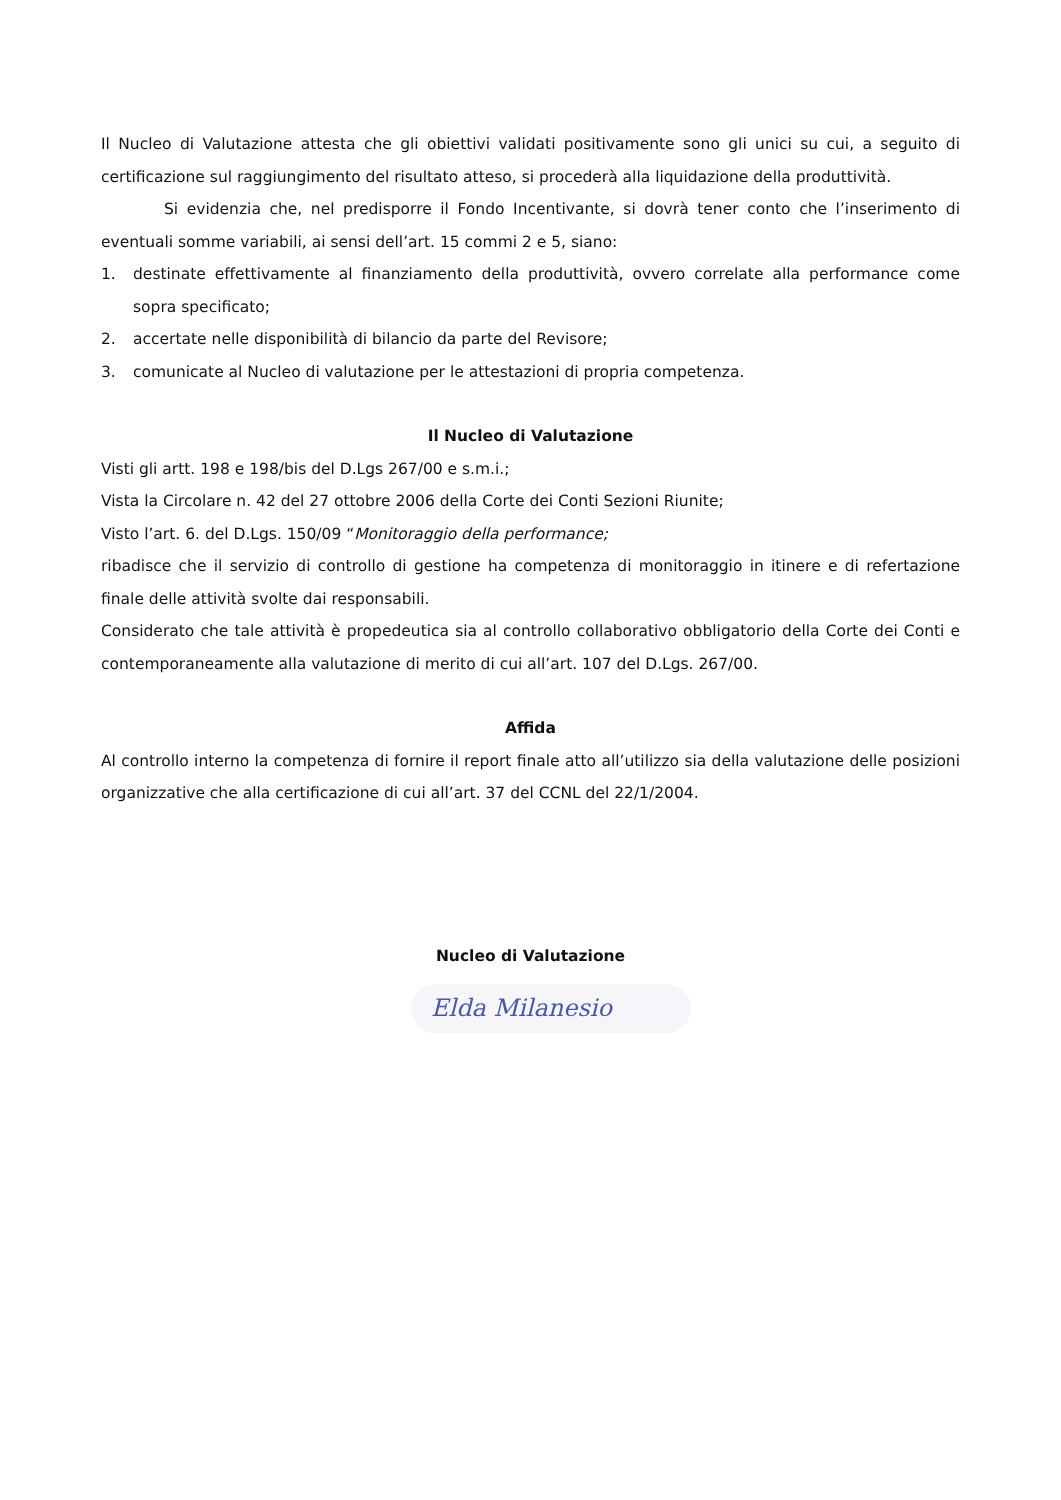Il Nucleo di Valutazione attesta che gli obiettivi validati positivamente sono gli unici su cui, a seguito di certificazione sul raggiungimento del risultato atteso, si procederà alla liquidazione della produttività.
Si evidenzia che, nel predisporre il Fondo Incentivante, si dovrà tener conto che l’inserimento di eventuali somme variabili, ai sensi dell’art. 15 commi 2 e 5, siano:
1. destinate effettivamente al finanziamento della produttività, ovvero correlate alla performance come sopra specificato;
2. accertate nelle disponibilità di bilancio da parte del Revisore;
3. comunicate al Nucleo di valutazione per le attestazioni di propria competenza.
Il Nucleo di Valutazione
Visti gli artt. 198 e 198/bis del D.Lgs 267/00 e s.m.i.;
Vista la Circolare n. 42 del 27 ottobre 2006 della Corte dei Conti Sezioni Riunite;
Visto l’art. 6. del D.Lgs. 150/09 “Monitoraggio della performance;
ribadisce che il servizio di controllo di gestione ha competenza di monitoraggio in itinere e di refertazione finale delle attività svolte dai responsabili.
Considerato che tale attività è propedeutica sia al controllo collaborativo obbligatorio della Corte dei Conti e contemporaneamente alla valutazione di merito di cui all’art. 107 del D.Lgs. 267/00.
Affida
Al controllo interno la competenza di fornire il report finale atto all’utilizzo sia della valutazione delle posizioni organizzative che alla certificazione di cui all’art. 37 del CCNL del 22/1/2004.
Nucleo di Valutazione
Elda Milanesio